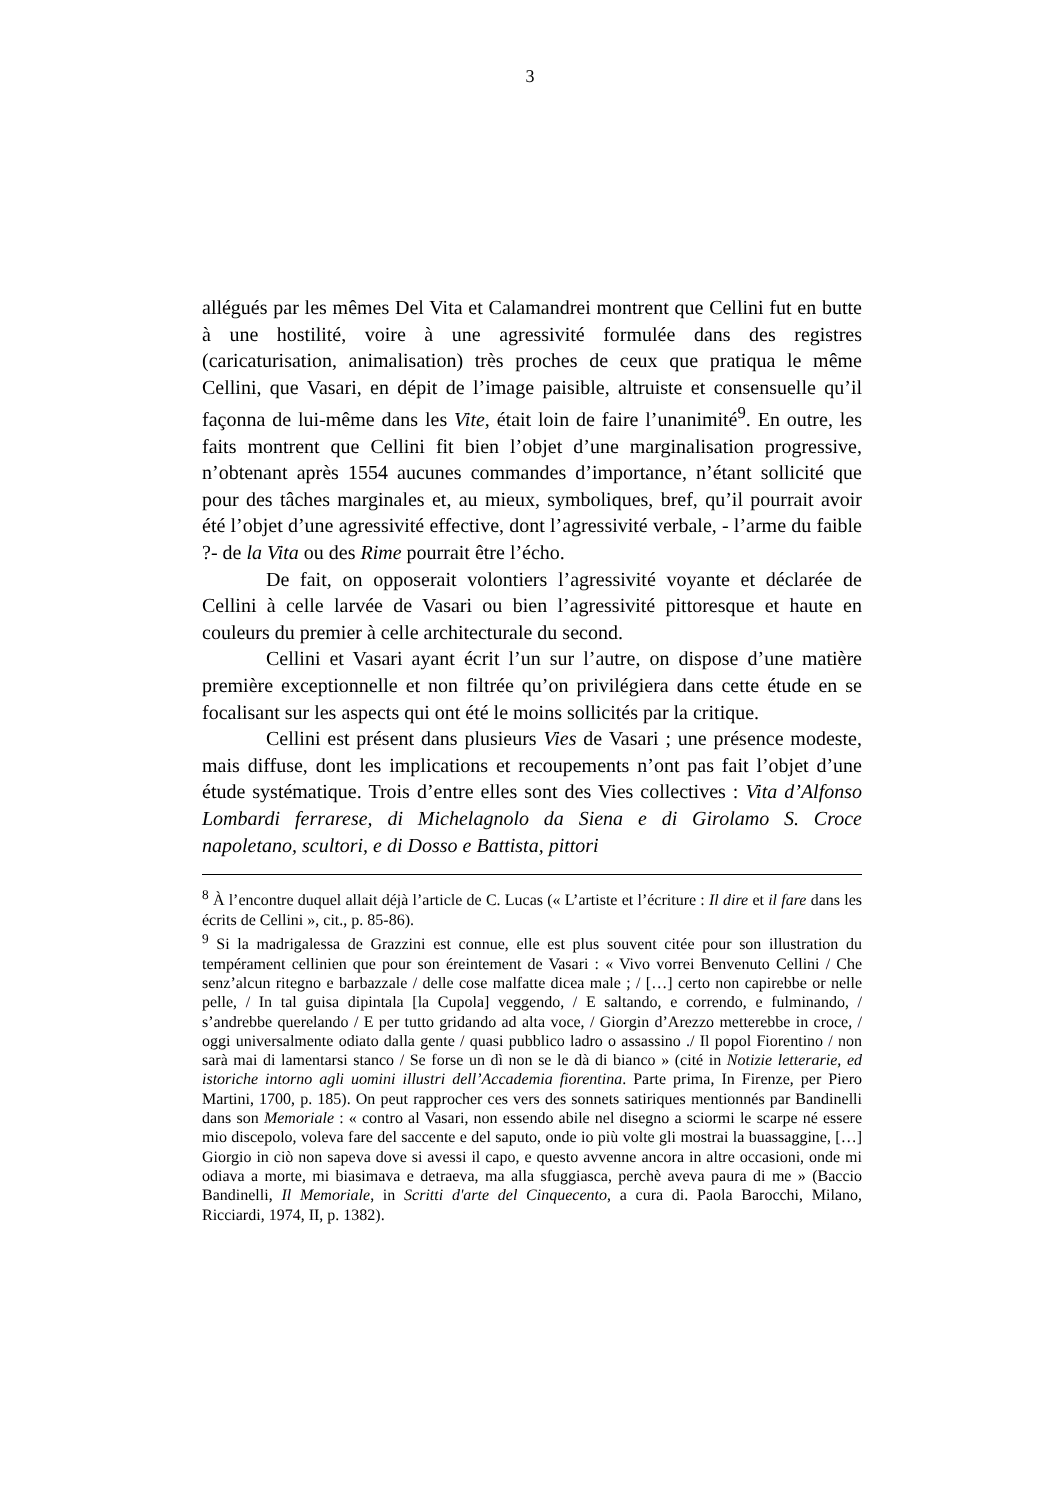3
allégués par les mêmes Del Vita et Calamandrei montrent que Cellini fut en butte à une hostilité, voire à une agressivité formulée dans des registres (caricaturisation, animalisation) très proches de ceux que pratiqua le même Cellini, que Vasari, en dépit de l’image paisible, altruiste et consensuelle qu’il façonna de lui-même dans les Vite, était loin de faire l’unanimité<sup>9</sup>. En outre, les faits montrent que Cellini fit bien l’objet d’une marginalisation progressive, n’obtenant après 1554 aucunes commandes d’importance, n’étant sollicité que pour des tâches marginales et, au mieux, symboliques, bref, qu’il pourrait avoir été l’objet d’une agressivité effective, dont l’agressivité verbale, - l’arme du faible ?- de la Vita ou des Rime pourrait être l’écho.
De fait, on opposerait volontiers l’agressivité voyante et déclarée de Cellini à celle larvée de Vasari ou bien l’agressivité pittoresque et haute en couleurs du premier à celle architecturale du second.
Cellini et Vasari ayant écrit l’un sur l’autre, on dispose d’une matière première exceptionnelle et non filtrée qu’on privilégiera dans cette étude en se focalisant sur les aspects qui ont été le moins sollicités par la critique.
Cellini est présent dans plusieurs Vies de Vasari ; une présence modeste, mais diffuse, dont les implications et recoupements n’ont pas fait l’objet d’une étude systématique. Trois d’entre elles sont des Vies collectives : Vita d’Alfonso Lombardi ferrarese, di Michelagnolo da Siena e di Girolamo S. Croce napoletano, scultori, e di Dosso e Battista, pittori
<sup>8</sup> À l’encontre duquel allait déjà l’article de C. Lucas (« L’artiste et l’écriture : Il dire et il fare dans les écrits de Cellini », cit., p. 85-86).
<sup>9</sup> Si la madrigalessa de Grazzini est connue, elle est plus souvent citée pour son illustration du tempérament cellinien que pour son éreintement de Vasari : « Vivo vorrei Benvenuto Cellini / Che senz’alcun ritegno e barbazzale / delle cose malfatte dicea male ; / […] certo non capirebbe or nelle pelle, / In tal guisa dipintala [la Cupola] veggendo, / E saltando, e correndo, e fulminando, / s’andrebbe querelando / E per tutto gridando ad alta voce, / Giorgin d’Arezzo metterebbe in croce, / oggi universalmente odiato dalla gente / quasi pubblico ladro o assassino ./ Il popol Fiorentino / non sarà mai di lamentarsi stanco / Se forse un dì non se le dà di bianco » (cité in Notizie letterarie, ed istoriche intorno agli uomini illustri dell’Accademia fiorentina. Parte prima, In Firenze, per Piero Martini, 1700, p. 185). On peut rapprocher ces vers des sonnets satiriques mentionnés par Bandinelli dans son Memoriale : « contro al Vasari, non essendo abile nel disegno a sciormi le scarpe né essere mio discepolo, voleva fare del saccente e del saputo, onde io più volte gli mostrai la buassaggine, […] Giorgio in ciò non sapeva dove si avessi il capo, e questo avvenne ancora in altre occasioni, onde mi odiava a morte, mi biasimava e detraeva, ma alla sfuggiasca, perchè aveva paura di me » (Baccio Bandinelli, Il Memoriale, in Scritti d'arte del Cinquecento, a cura di. Paola Barocchi, Milano, Ricciardi, 1974, II, p. 1382).